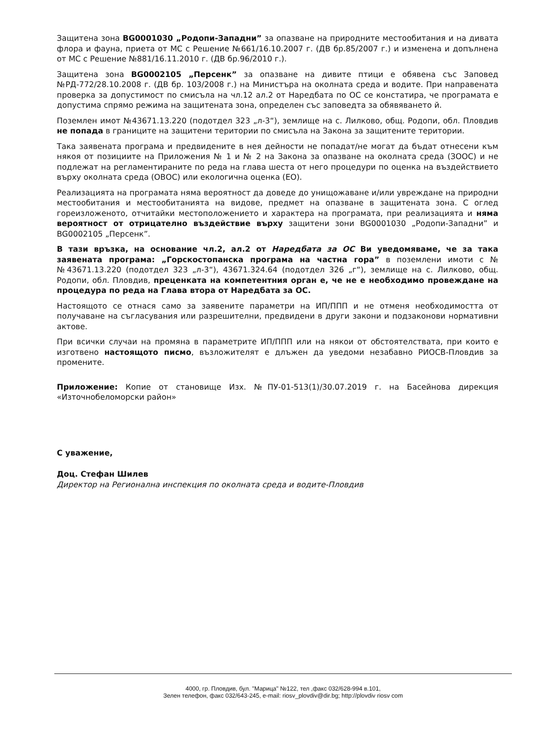Защитена зона BG0001030 „Родопи-Западни” за опазване на природните местообитания и на дивата флора и фауна, приета от МС с Решение №661/16.10.2007 г. (ДВ бр.85/2007 г.) и изменена и допълнена от МС с Решение №881/16.11.2010 г. (ДВ бр.96/2010 г.).
Защитена зона BG0002105 „Персенк” за опазване на дивите птици е обявена със Заповед №РД-772/28.10.2008 г. (ДВ бр. 103/2008 г.) на Министъра на околната среда и водите. При направената проверка за допустимост по смисъла на чл.12 ал.2 от Наредбата по ОС се констатира, че програмата е допустима спрямо режима на защитената зона, определен със заповедта за обявяването й.
Поземлен имот №43671.13.220 (подотдел 323 „л-3“), землище на с. Лилково, общ. Родопи, обл. Пловдив не попада в границите на защитени територии по смисъла на Закона за защитените територии.
Така заявената програма и предвидените в нея дейности не попадат/не могат да бъдат отнесени към някоя от позициите на Приложения № 1 и № 2 на Закона за опазване на околната среда (ЗООС) и не подлежат на регламентираните по реда на глава шеста от него процедури по оценка на въздействието върху околната среда (ОВОС) или екологична оценка (ЕО).
Реализацията на програмата няма вероятност да доведе до унищожаване и/или увреждане на природни местообитания и местообитанията на видове, предмет на опазване в защитената зона. С оглед гореизложеното, отчитайки местоположението и характера на програмата, при реализацията и няма вероятност от отрицателно въздействие върху защитени зони BG0001030 „Родопи-Западни” и BG0002105 „Персенк”.
В тази връзка, на основание чл.2, ал.2 от Наредбата за ОС Ви уведомяваме, че за така заявената програма: „Горскостопанска програма на частна гора” в поземлени имоти с №№43671.13.220 (подотдел 323 „л-3“), 43671.324.64 (подотдел 326 „г“), землище на с. Лилково, общ. Родопи, обл. Пловдив, преценката на компетентния орган е, че не е необходимо провеждане на процедура по реда на Глава втора от Наредбата за ОС.
Настоящото се отнася само за заявените параметри на ИП/ППП и не отменя необходимостта от получаване на съгласувания или разрешителни, предвидени в други закони и подзаконови нормативни актове.
При всички случаи на промяна в параметрите ИП/ППП или на някои от обстоятелствата, при които е изготвено настоящото писмо, възложителят е длъжен да уведоми незабавно РИОСВ-Пловдив за промените.
Приложение: Копие от становище Изх. №ПУ-01-513(1)/30.07.2019 г. на Басейнова дирекция «Източнобеломорски район»
С уважение,
Доц. Стефан Шилев
Директор на Регионална инспекция по околната среда и водите-Пловдив
4000, гр. Пловдив, бул. "Марица" №122, тел ,факс 032/628-994 в.101,
Зелен телефон, факс 032/643-245, e-mail: riosv_plovdiv@dir.bg; http://plovdiv riosv com